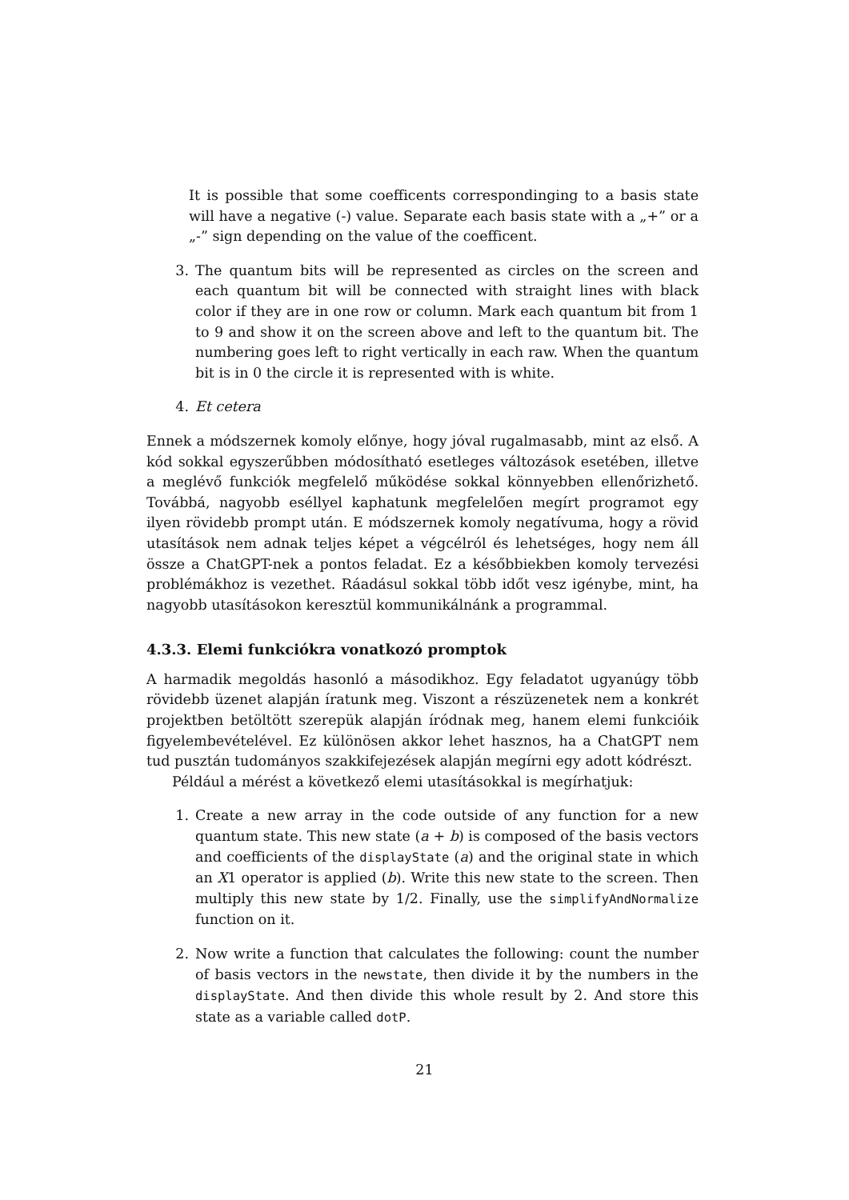It is possible that some coefficents correspondinging to a basis state will have a negative (-) value. Separate each basis state with a „+” or a „-” sign depending on the value of the coefficent.
3. The quantum bits will be represented as circles on the screen and each quantum bit will be connected with straight lines with black color if they are in one row or column. Mark each quantum bit from 1 to 9 and show it on the screen above and left to the quantum bit. The numbering goes left to right vertically in each raw. When the quantum bit is in 0 the circle it is represented with is white.
4. Et cetera
Ennek a módszernek komoly előnye, hogy jóval rugalmasabb, mint az első. A kód sokkal egyszerűbben módosítható esetleges változások esetében, illetve a meglévő funkciók megfelelő működése sokkal könnyebben ellenőrizhető. Továbbá, nagyobb eséllyel kaphatunk megfelelően megírt programot egy ilyen rövidebb prompt után. E módszernek komoly negatívuma, hogy a rövid utasítások nem adnak teljes képet a végcélról és lehetséges, hogy nem áll össze a ChatGPT-nek a pontos feladat. Ez a későbbiekben komoly tervezési problémákhoz is vezethet. Ráadásul sokkal több időt vesz igénybe, mint, ha nagyobb utasításokon keresztül kommunikálnánk a programmal.
4.3.3. Elemi funkciókra vonatkozó promptok
A harmadik megoldás hasonló a másodikhoz. Egy feladatot ugyanúgy több rövidebb üzenet alapján íratunk meg. Viszont a részüzenetek nem a konkrét projektben betöltött szerepük alapján íródnak meg, hanem elemi funkcióik figyelembevételével. Ez különösen akkor lehet hasznos, ha a ChatGPT nem tud pusztán tudományos szakkifejezések alapján megírni egy adott kódrészt.
Például a mérést a következő elemi utasításokkal is megírhatjuk:
1. Create a new array in the code outside of any function for a new quantum state. This new state (a + b) is composed of the basis vectors and coefficients of the displayState (a) and the original state in which an X1 operator is applied (b). Write this new state to the screen. Then multiply this new state by 1/2. Finally, use the simplifyAndNormalize function on it.
2. Now write a function that calculates the following: count the number of basis vectors in the newstate, then divide it by the numbers in the displayState. And then divide this whole result by 2. And store this state as a variable called dotP.
21